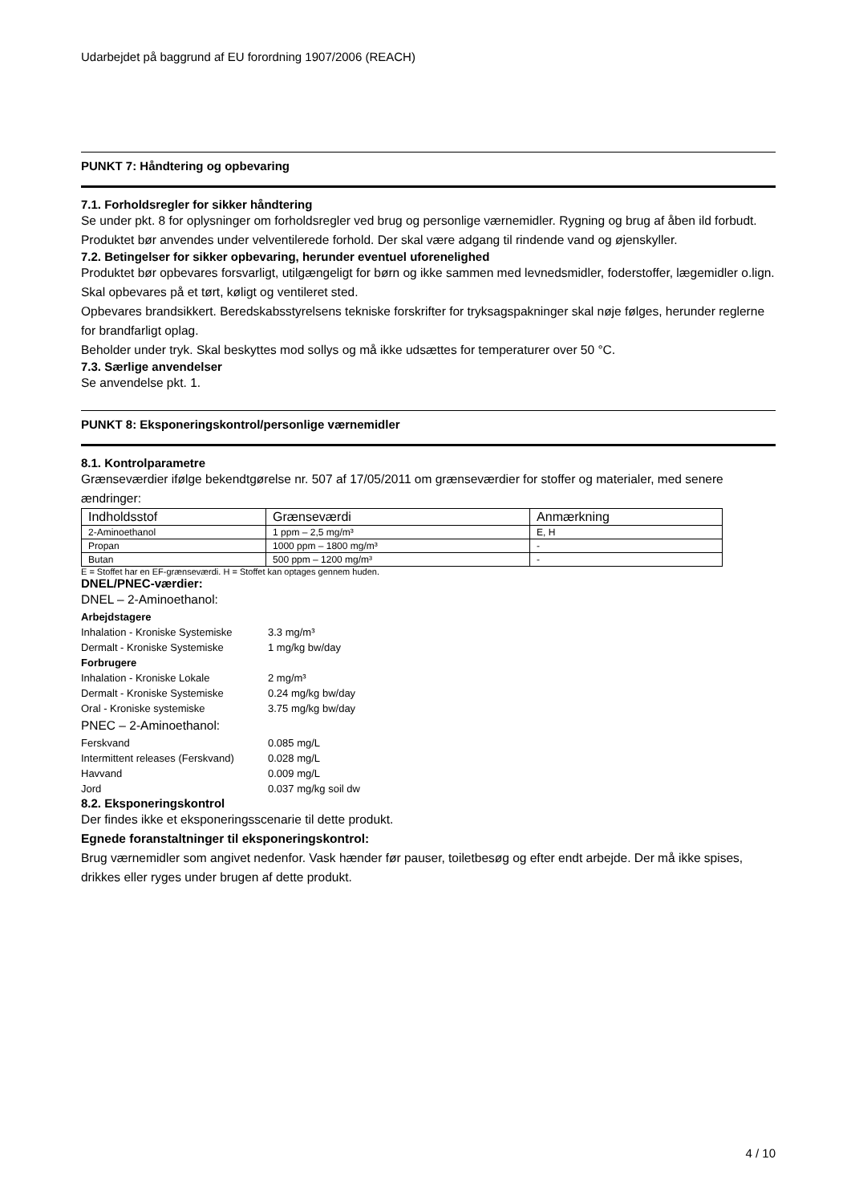Udarbejdet på baggrund af EU forordning 1907/2006 (REACH)
PUNKT 7: Håndtering og opbevaring
7.1. Forholdsregler for sikker håndtering
Se under pkt. 8 for oplysninger om forholdsregler ved brug og personlige værnemidler. Rygning og brug af åben ild forbudt. Produktet bør anvendes under velventilerede forhold. Der skal være adgang til rindende vand og øjenskyller.
7.2. Betingelser for sikker opbevaring, herunder eventuel uforenelighed
Produktet bør opbevares forsvarligt, utilgængeligt for børn og ikke sammen med levnedsmidler, foderstoffer, lægemidler o.lign. Skal opbevares på et tørt, køligt og ventileret sted.
Opbevares brandsikkert. Beredskabsstyrelsens tekniske forskrifter for tryksagspakninger skal nøje følges, herunder reglerne for brandfarligt oplag.
Beholder under tryk. Skal beskyttes mod sollys og må ikke udsættes for temperaturer over 50 °C.
7.3. Særlige anvendelser
Se anvendelse pkt. 1.
PUNKT 8: Eksponeringskontrol/personlige værnemidler
8.1. Kontrolparametre
Grænseværdier ifølge bekendtgørelse nr. 507 af 17/05/2011 om grænseværdier for stoffer og materialer, med senere ændringer:
| Indholdsstof | Grænseværdi | Anmærkning |
| 2-Aminoethanol | 1 ppm – 2,5 mg/m³ | E, H |
| Propan | 1000 ppm – 1800 mg/m³ | - |
| Butan | 500 ppm – 1200 mg/m³ | - |
E = Stoffet har en EF-grænseværdi. H = Stoffet kan optages gennem huden.
DNEL/PNEC-værdier:
DNEL – 2-Aminoethanol:
| Arbejdstagere | |
| Inhalation - Kroniske Systemiske | 3.3 mg/m³ |
| Dermalt - Kroniske Systemiske | 1 mg/kg bw/day |
| Forbrugere | |
| Inhalation - Kroniske Lokale | 2 mg/m³ |
| Dermalt - Kroniske Systemiske | 0.24 mg/kg bw/day |
| Oral - Kroniske systemiske | 3.75 mg/kg bw/day |
PNEC – 2-Aminoethanol:
| Ferskvand | 0.085 mg/L |
| Intermittent releases (Ferskvand) | 0.028 mg/L |
| Havvand | 0.009 mg/L |
| Jord | 0.037 mg/kg soil dw |
8.2. Eksponeringskontrol
Der findes ikke et eksponeringsscenarie til dette produkt.
Egnede foranstaltninger til eksponeringskontrol:
Brug værnemidler som angivet nedenfor. Vask hænder før pauser, toiletbesøg og efter endt arbejde. Der må ikke spises, drikkes eller ryges under brugen af dette produkt.
4 / 10